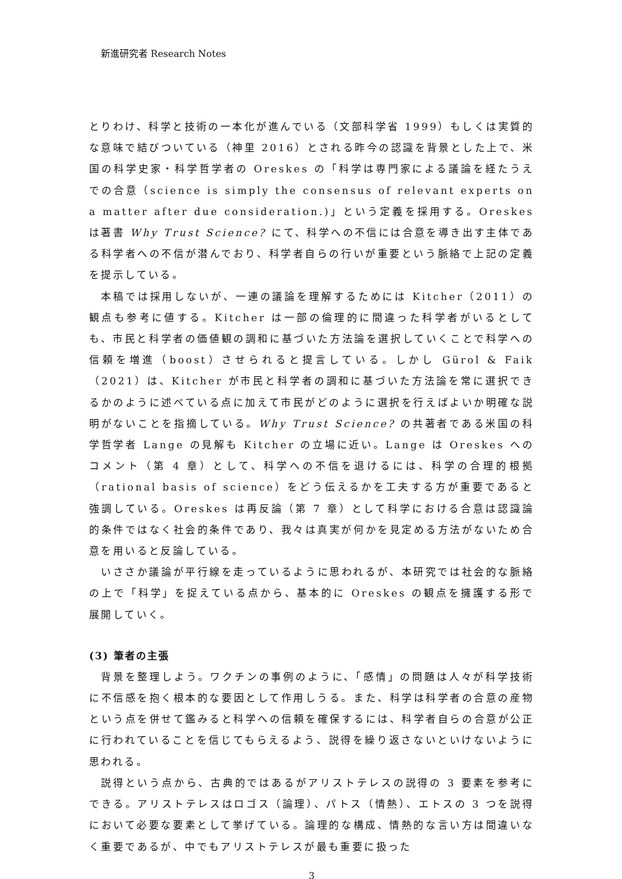新進研究者 Research Notes
とりわけ、科学と技術の一本化が進んでいる（文部科学省 1999）もしくは実質的な意味で結びついている（神里 2016）とされる昨今の認識を背景とした上で、米国の科学史家・科学哲学者の Oreskes の「科学は専門家による議論を経たうえでの合意（science is simply the consensus of relevant experts on a matter after due consideration.)」という定義を採用する。Oreskes は著書 Why Trust Science? にて、科学への不信には合意を導き出す主体である科学者への不信が潜んでおり、科学者自らの行いが重要という脈絡で上記の定義を提示している。
本稿では採用しないが、一連の議論を理解するためには Kitcher（2011）の観点も参考に値する。Kitcher は一部の倫理的に間違った科学者がいるとしても、市民と科学者の価値観の調和に基づいた方法論を選択していくことで科学への信頼を増進（boost）させられると提言している。しかし Gürol & Faik（2021）は、Kitcher が市民と科学者の調和に基づいた方法論を常に選択できるかのように述べている点に加えて市民がどのように選択を行えばよいか明確な説明がないことを指摘している。Why Trust Science? の共著者である米国の科学哲学者 Lange の見解も Kitcher の立場に近い。Lange は Oreskes へのコメント（第 4 章）として、科学への不信を退けるには、科学の合理的根拠（rational basis of science）をどう伝えるかを工夫する方が重要であると強調している。Oreskes は再反論（第 7 章）として科学における合意は認識論的条件ではなく社会的条件であり、我々は真実が何かを見定める方法がないため合意を用いると反論している。
いささか議論が平行線を走っているように思われるが、本研究では社会的な脈絡の上で「科学」を捉えている点から、基本的に Oreskes の観点を擁護する形で展開していく。
(3) 筆者の主張
背景を整理しよう。ワクチンの事例のように、「感情」の問題は人々が科学技術に不信感を抱く根本的な要因として作用しうる。また、科学は科学者の合意の産物という点を併せて鑑みると科学への信頼を確保するには、科学者自らの合意が公正に行われていることを信じてもらえるよう、説得を繰り返さないといけないように思われる。
説得という点から、古典的ではあるがアリストテレスの説得の 3 要素を参考にできる。アリストテレスはロゴス（論理）、パトス（情熱）、エトスの 3 つを説得において必要な要素として挙げている。論理的な構成、情熱的な言い方は間違いなく重要であるが、中でもアリストテレスが最も重要に扱った
3